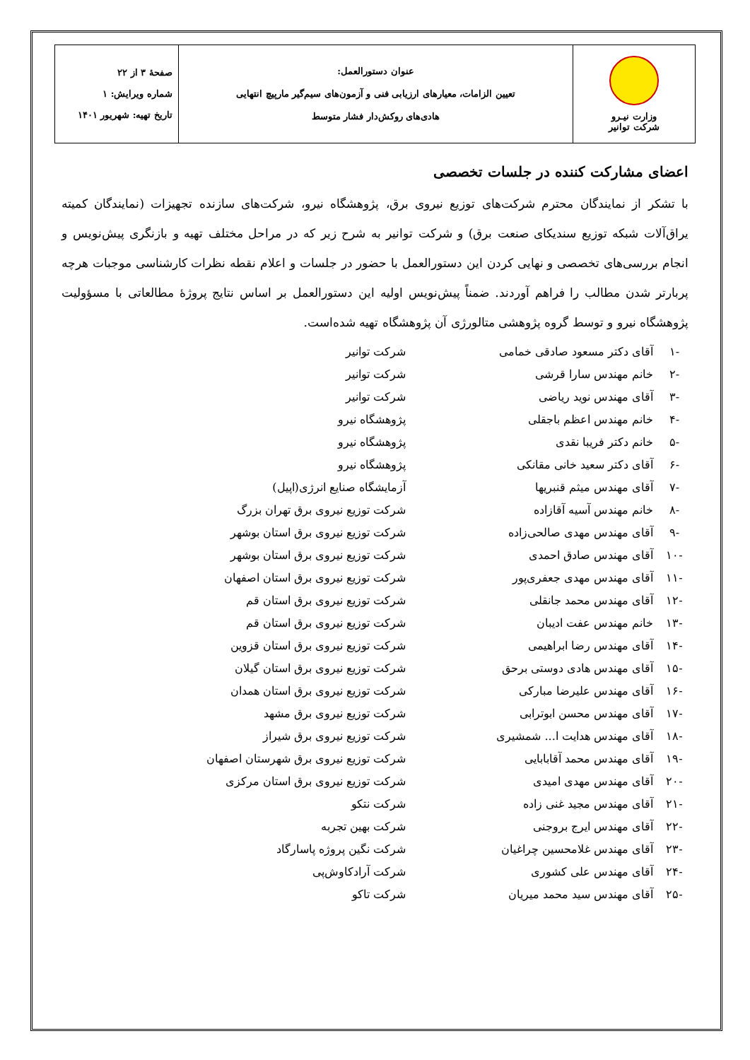| وزارت نیـرو شرکت توانیر | عنوان دستورالعمل: تعیین الزامات، معیارهای ارزیابی فنی و آزمون‌های سیم‌گیر مارپیچ انتهایی هادی‌های روکش‌دار فشار متوسط | صفحهٔ ۳ از ۲۲ شماره ویرایش: ۱ تاریخ تهیه: شهریور ۱۴۰۱ |
اعضای مشارکت کننده در جلسات تخصصی
با تشکر از نمایندگان محترم شرکت‌های توزیع نیروی برق، پژوهشگاه نیرو، شرکت‌های سازنده تجهیزات (نمایندگان کمیته یراق‌آلات شبکه توزیع سندیکای صنعت برق) و شرکت توانیر به شرح زیر که در مراحل مختلف تهیه و بازنگری پیش‌نویس و انجام بررسی‌های تخصصی و نهایی کردن این دستورالعمل با حضور در جلسات و اعلام نقطه نظرات کارشناسی موجبات هرچه پربارتر شدن مطالب را فراهم آوردند. ضمناً پیش‌نویس اولیه این دستورالعمل بر اساس نتایج پروژهٔ مطالعاتی با مسؤولیت پژوهشگاه نیرو و توسط گروه پژوهشی متالورژی آن پژوهشگاه تهیه شده‌است.
| -۱ | آقای دکتر مسعود صادقی خمامی | شرکت توانیر |
| -۲ | خانم مهندس سارا قرشی | شرکت توانیر |
| -۳ | آقای مهندس نوید ریاضی | شرکت توانیر |
| -۴ | خانم مهندس اعظم باجقلی | پژوهشگاه نیرو |
| -۵ | خانم دکتر فریبا نقدی | پژوهشگاه نیرو |
| -۶ | آقای دکتر سعید خانی مقانکی | پژوهشگاه نیرو |
| -۷ | آقای مهندس میثم قنبریها | آزمایشگاه صنایع انرژی(اپیل) |
| -۸ | خانم مهندس آسیه آقازاده | شرکت توزیع نیروی برق تهران بزرگ |
| -۹ | آقای مهندس مهدی صالحی‌زاده | شرکت توزیع نیروی برق استان بوشهر |
| -۱۰ | آقای مهندس صادق احمدی | شرکت توزیع نیروی برق استان بوشهر |
| -۱۱ | آقای مهندس مهدی جعفری‌پور | شرکت توزیع نیروی برق استان اصفهان |
| -۱۲ | آقای مهندس محمد جانقلی | شرکت توزیع نیروی برق استان قم |
| -۱۳ | خانم مهندس عفت ادیبان | شرکت توزیع نیروی برق استان قم |
| -۱۴ | آقای مهندس رضا ابراهیمی | شرکت توزیع نیروی برق استان قزوین |
| -۱۵ | آقای مهندس هادی دوستی برحق | شرکت توزیع نیروی برق استان گیلان |
| -۱۶ | آقای مهندس علیرضا مبارکی | شرکت توزیع نیروی برق استان همدان |
| -۱۷ | آقای مهندس محسن ابوترابی | شرکت توزیع نیروی برق مشهد |
| -۱۸ | آقای مهندس هدایت ا... شمشیری | شرکت توزیع نیروی برق شیراز |
| -۱۹ | آقای مهندس محمد آقابابایی | شرکت توزیع نیروی برق شهرستان اصفهان |
| -۲۰ | آقای مهندس مهدی امیدی | شرکت توزیع نیروی برق استان مرکزی |
| -۲۱ | آقای مهندس مجید غنی زاده | شرکت نتکو |
| -۲۲ | آقای مهندس ایرج بروجنی | شرکت بهین تجربه |
| -۲۳ | آقای مهندس غلامحسین چراغیان | شرکت نگین پروژه پاسارگاد |
| -۲۴ | آقای مهندس علی کشوری | شرکت آرادکاوش‌پی |
| -۲۵ | آقای مهندس سید محمد میریان | شرکت تاکو |